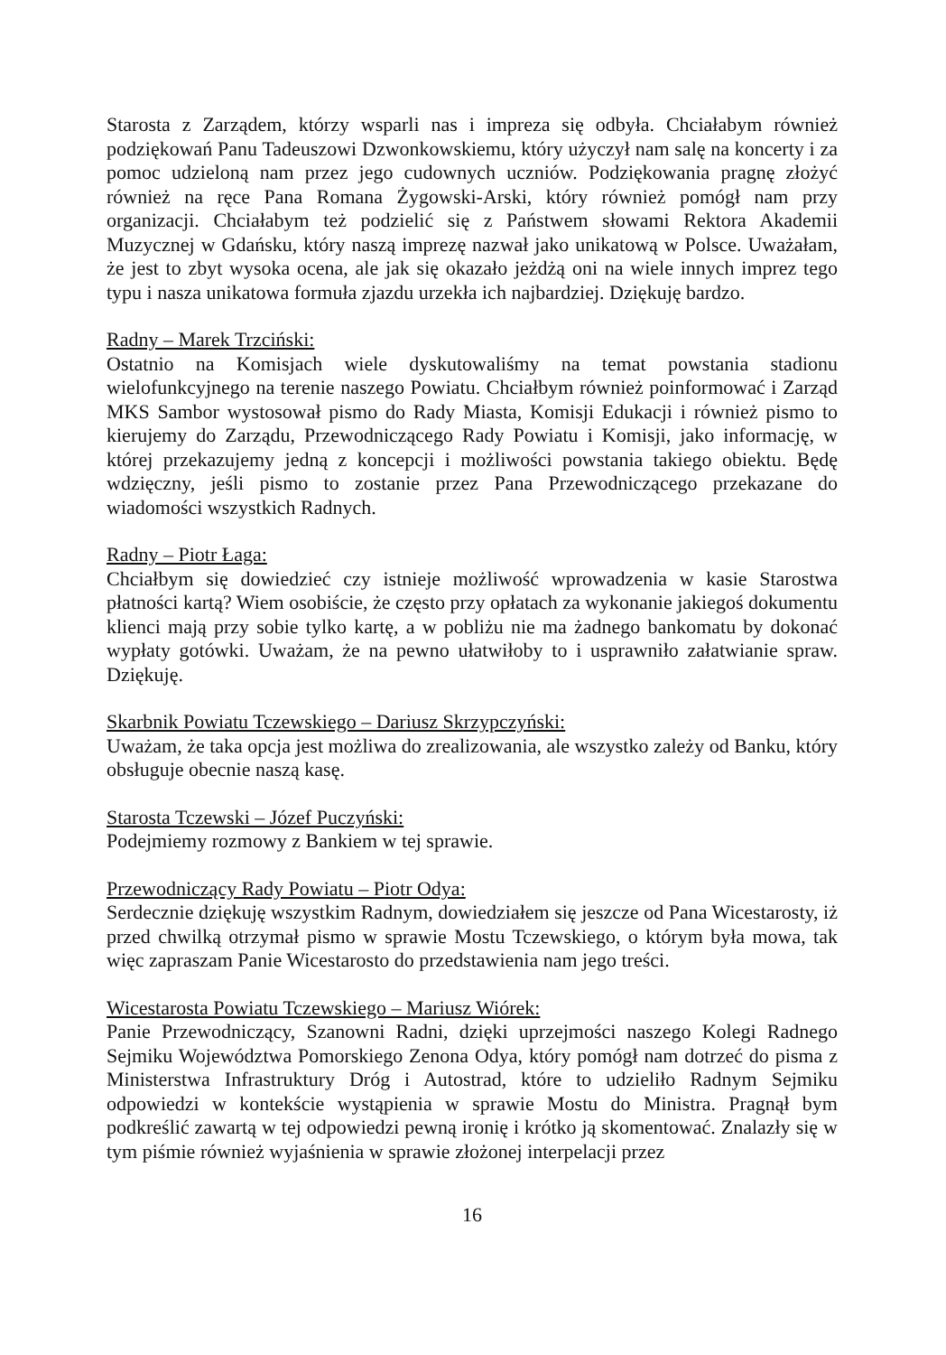Starosta z Zarządem, którzy wsparli nas i impreza się odbyła. Chciałabym również podziękowań Panu Tadeuszowi Dzwonkowskiemu, który użyczył nam salę na koncerty i za pomoc udzieloną nam przez jego cudownych uczniów. Podziękowania pragnę złożyć również na ręce Pana Romana Żygowski-Arski, który również pomógł nam przy organizacji. Chciałabym też podzielić się z Państwem słowami Rektora Akademii Muzycznej w Gdańsku, który naszą imprezę nazwał jako unikatową w Polsce. Uważałam, że jest to zbyt wysoka ocena, ale jak się okazało jeżdżą oni na wiele innych imprez tego typu i nasza unikatowa formuła zjazdu urzekła ich najbardziej. Dziękuję bardzo.
Radny – Marek Trzciński:
Ostatnio na Komisjach wiele dyskutowaliśmy na temat powstania stadionu wielofunkcyjnego na terenie naszego Powiatu. Chciałbym również poinformować i Zarząd MKS Sambor wystosował pismo do Rady Miasta, Komisji Edukacji i również pismo to kierujemy do Zarządu, Przewodniczącego Rady Powiatu i Komisji, jako informację, w której przekazujemy jedną z koncepcji i możliwości powstania takiego obiektu. Będę wdzięczny, jeśli pismo to zostanie przez Pana Przewodniczącego przekazane do wiadomości wszystkich Radnych.
Radny – Piotr Łaga:
Chciałbym się dowiedzieć czy istnieje możliwość wprowadzenia w kasie Starostwa płatności kartą? Wiem osobiście, że często przy opłatach za wykonanie jakiegoś dokumentu klienci mają przy sobie tylko kartę, a w pobliżu nie ma żadnego bankomatu by dokonać wypłaty gotówki. Uważam, że na pewno ułatwiłoby to i usprawniło załatwianie spraw. Dziękuję.
Skarbnik Powiatu Tczewskiego – Dariusz Skrzypczyński:
Uważam, że taka opcja jest możliwa do zrealizowania, ale wszystko zależy od Banku, który obsługuje obecnie naszą kasę.
Starosta Tczewski – Józef Puczyński:
Podejmiemy rozmowy z Bankiem w tej sprawie.
Przewodniczący Rady Powiatu – Piotr Odya:
Serdecznie dziękuję wszystkim Radnym, dowiedziałem się jeszcze od Pana Wicestarosty, iż przed chwilką otrzymał pismo w sprawie Mostu Tczewskiego, o którym była mowa, tak więc zapraszam Panie Wicestarosto do przedstawienia nam jego treści.
Wicestarosta Powiatu Tczewskiego – Mariusz Wiórek:
Panie Przewodniczący, Szanowni Radni, dzięki uprzejmości naszego Kolegi Radnego Sejmiku Województwa Pomorskiego Zenona Odya, który pomógł nam dotrzeć do pisma z Ministerstwa Infrastruktury Dróg i Autostrad, które to udzieliło Radnym Sejmiku odpowiedzi w kontekście wystąpienia w sprawie Mostu do Ministra. Pragnął bym podkreślić zawartą w tej odpowiedzi pewną ironię i krótko ją skomentować. Znalazły się w tym piśmie również wyjaśnienia w sprawie złożonej interpelacji przez
16